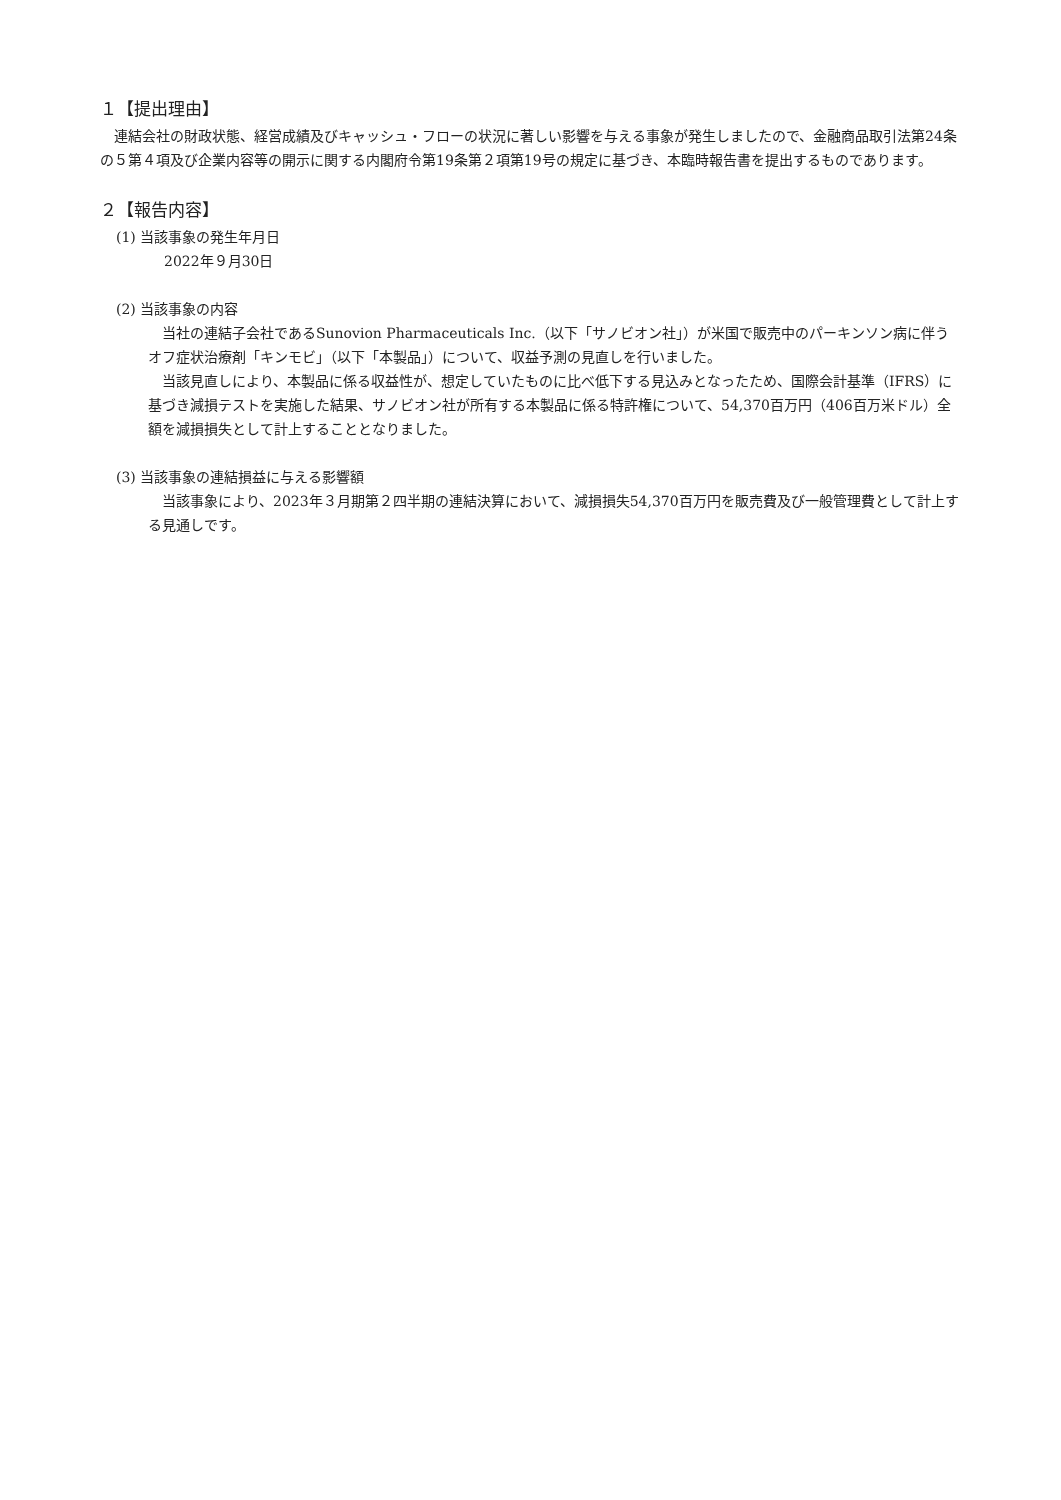１【提出理由】
連結会社の財政状態、経営成績及びキャッシュ・フローの状況に著しい影響を与える事象が発生しましたので、金融商品取引法第24条の５第４項及び企業内容等の開示に関する内閣府令第19条第２項第19号の規定に基づき、本臨時報告書を提出するものであります。
２【報告内容】
(1) 当該事象の発生年月日
2022年９月30日
(2) 当該事象の内容
当社の連結子会社であるSunovion Pharmaceuticals Inc.（以下「サノビオン社」）が米国で販売中のパーキンソン病に伴うオフ症状治療剤「キンモビ」（以下「本製品」）について、収益予測の見直しを行いました。
当該見直しにより、本製品に係る収益性が、想定していたものに比べ低下する見込みとなったため、国際会計基準（IFRS）に基づき減損テストを実施した結果、サノビオン社が所有する本製品に係る特許権について、54,370百万円（406百万米ドル）全額を減損損失として計上することとなりました。
(3) 当該事象の連結損益に与える影響額
当該事象により、2023年３月期第２四半期の連結決算において、減損損失54,370百万円を販売費及び一般管理費として計上する見通しです。